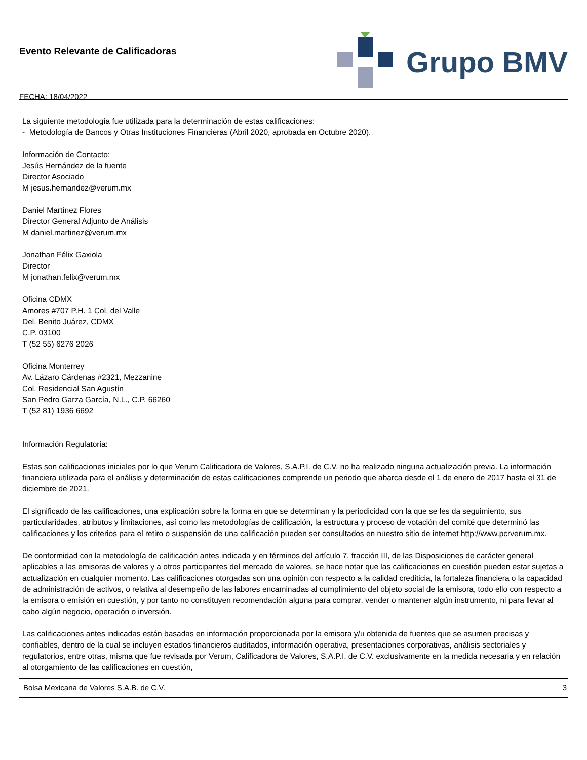Evento Relevante de Calificadoras
FECHA: 18/04/2022
Grupo BMV
La siguiente metodología fue utilizada para la determinación de estas calificaciones:
- Metodología de Bancos y Otras Instituciones Financieras (Abril 2020, aprobada en Octubre 2020).
Información de Contacto:
Jesús Hernández de la fuente
Director Asociado
M jesus.hernandez@verum.mx
Daniel Martínez Flores
Director General Adjunto de Análisis
M daniel.martinez@verum.mx
Jonathan Félix Gaxiola
Director
M jonathan.felix@verum.mx
Oficina CDMX
Amores #707 P.H. 1 Col. del Valle
Del. Benito Juárez, CDMX
C.P. 03100
T (52 55) 6276 2026
Oficina Monterrey
Av. Lázaro Cárdenas #2321, Mezzanine
Col. Residencial San Agustín
San Pedro Garza García, N.L., C.P. 66260
T (52 81) 1936 6692
Información Regulatoria:
Estas son calificaciones iniciales por lo que Verum Calificadora de Valores, S.A.P.I. de C.V. no ha realizado ninguna actualización previa. La información financiera utilizada para el análisis y determinación de estas calificaciones comprende un periodo que abarca desde el 1 de enero de 2017 hasta el 31 de diciembre de 2021.
El significado de las calificaciones, una explicación sobre la forma en que se determinan y la periodicidad con la que se les da seguimiento, sus particularidades, atributos y limitaciones, así como las metodologías de calificación, la estructura y proceso de votación del comité que determinó las calificaciones y los criterios para el retiro o suspensión de una calificación pueden ser consultados en nuestro sitio de internet http://www.pcrverum.mx.
De conformidad con la metodología de calificación antes indicada y en términos del artículo 7, fracción III, de las Disposiciones de carácter general aplicables a las emisoras de valores y a otros participantes del mercado de valores, se hace notar que las calificaciones en cuestión pueden estar sujetas a actualización en cualquier momento. Las calificaciones otorgadas son una opinión con respecto a la calidad crediticia, la fortaleza financiera o la capacidad de administración de activos, o relativa al desempeño de las labores encaminadas al cumplimiento del objeto social de la emisora, todo ello con respecto a la emisora o emisión en cuestión, y por tanto no constituyen recomendación alguna para comprar, vender o mantener algún instrumento, ni para llevar al cabo algún negocio, operación o inversión.
Las calificaciones antes indicadas están basadas en información proporcionada por la emisora y/u obtenida de fuentes que se asumen precisas y confiables, dentro de la cual se incluyen estados financieros auditados, información operativa, presentaciones corporativas, análisis sectoriales y regulatorios, entre otras, misma que fue revisada por Verum, Calificadora de Valores, S.A.P.I. de C.V. exclusivamente en la medida necesaria y en relación al otorgamiento de las calificaciones en cuestión,
Bolsa Mexicana de Valores S.A.B. de C.V. 3